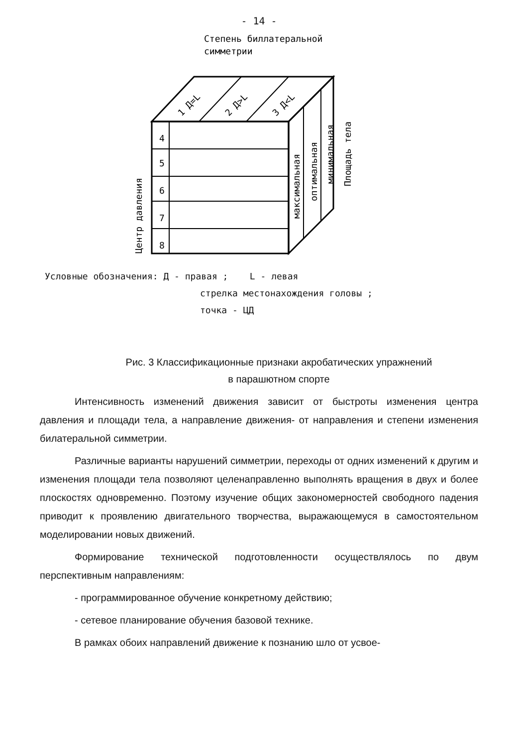- 14 -
Степень биллатеральной
симметрии
4
5
6
7
8
1 Д=L
2 Д>L
3 Д<L
максимальная
оптимальная
минимальная
Площадь тела
Центр давления
Условные обозначения: Д - правая ; L - левая
стрелка местонахождения головы ;
точка - ЦД
Рис. 3 Классификационные признаки акробатических упражнений
в парашютном спорте
Интенсивность изменений движения зависит от быстроты изменения центра давления и площади тела, а направление движения- от направления и степени изменения билатеральной симметрии.
Различные варианты нарушений симметрии, переходы от одних изменений к другим и изменения площади тела позволяют целенаправленно выполнять вращения в двух и более плоскостях одновременно. Поэтому изучение общих закономерностей свободного падения приводит к проявлению двигательного творчества, выражающемуся в самостоятельном моделировании новых движений.
Формирование технической подготовленности осуществлялось по двум перспективным направлениям:
- программированное обучение конкретному действию;
- сетевое планирование обучения базовой технике.
В рамках обоих направлений движение к познанию шло от усвое-